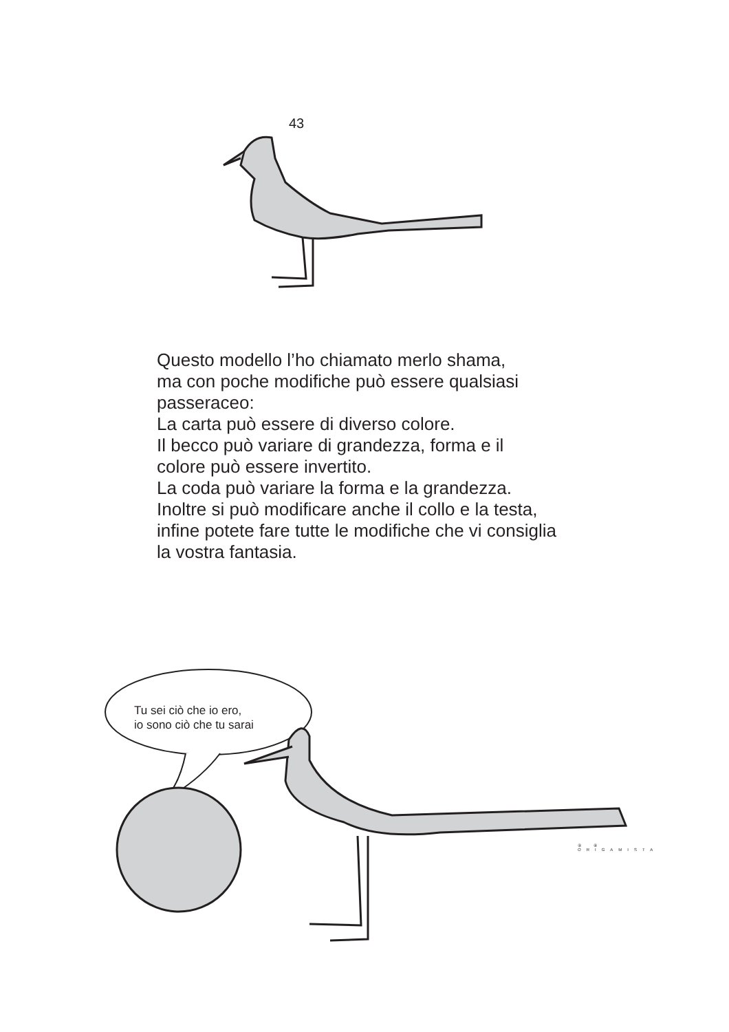43
Questo modello l’ho chiamato merlo shama,
ma con poche modifiche può essere qualsiasi
passeraceo:
La carta può essere di diverso colore.
Il becco può variare di grandezza, forma e il
colore può essere invertito.
La coda può variare la forma e la grandezza.
Inoltre si può modificare anche il collo e la testa,
infine potete fare tutte le modifiche che vi consiglia
la vostra fantasia.
Tu sei ciò che io ero,
io sono ciò che tu sarai
⑨ ⑧
ORIGAMISTA